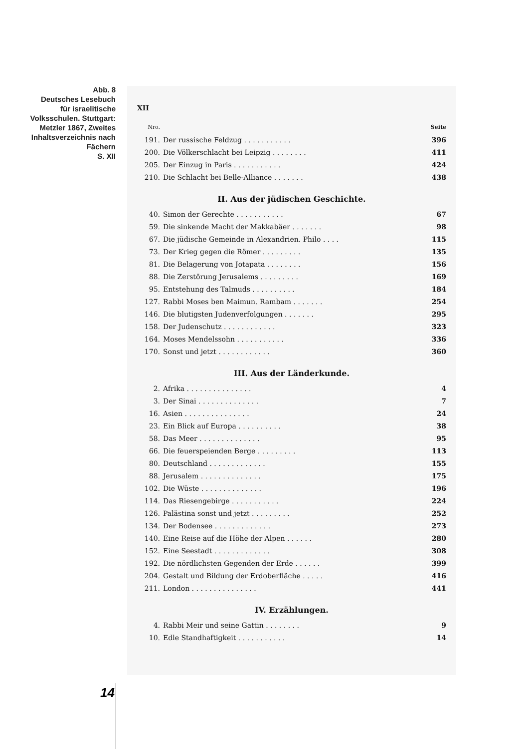Abb. 8
Deutsches Lesebuch für israelitische Volksschulen. Stuttgart: Metzler 1867, Zweites Inhaltsverzeichnis nach Fächern
S. XII
XII
| Nro. | | Seite |
| 191. | Der russische Feldzug . . . . . . . . . . . | 396 |
| 200. | Die Völkerschlacht bei Leipzig . . . . . . . . | 411 |
| 205. | Der Einzug in Paris . . . . . . . . . . . | 424 |
| 210. | Die Schlacht bei Belle-Alliance . . . . . . . | 438 |
II. Aus der jüdischen Geschichte.
| 40. | Simon der Gerechte . . . . . . . . . . . | 67 |
| 59. | Die sinkende Macht der Makkabäer . . . . . . . | 98 |
| 67. | Die jüdische Gemeinde in Alexandrien. Philo . . . . | 115 |
| 73. | Der Krieg gegen die Römer . . . . . . . . . | 135 |
| 81. | Die Belagerung von Jotapata . . . . . . . . | 156 |
| 88. | Die Zerstörung Jerusalems . . . . . . . . . | 169 |
| 95. | Entstehung des Talmuds . . . . . . . . . . | 184 |
| 127. | Rabbi Moses ben Maimun. Rambam . . . . . . . | 254 |
| 146. | Die blutigsten Judenverfolgungen . . . . . . . | 295 |
| 158. | Der Judenschutz . . . . . . . . . . . . | 323 |
| 164. | Moses Mendelssohn . . . . . . . . . . . | 336 |
| 170. | Sonst und jetzt . . . . . . . . . . . . | 360 |
III. Aus der Länderkunde.
| 2. | Afrika . . . . . . . . . . . . . . . | 4 |
| 3. | Der Sinai . . . . . . . . . . . . . . | 7 |
| 16. | Asien . . . . . . . . . . . . . . . | 24 |
| 23. | Ein Blick auf Europa . . . . . . . . . . | 38 |
| 58. | Das Meer . . . . . . . . . . . . . . | 95 |
| 66. | Die feuerspeienden Berge . . . . . . . . . | 113 |
| 80. | Deutschland . . . . . . . . . . . . . | 155 |
| 88. | Jerusalem . . . . . . . . . . . . . . | 175 |
| 102. | Die Wüste . . . . . . . . . . . . . . | 196 |
| 114. | Das Riesengebirge . . . . . . . . . . . | 224 |
| 126. | Palästina sonst und jetzt . . . . . . . . . | 252 |
| 134. | Der Bodensee . . . . . . . . . . . . . | 273 |
| 140. | Eine Reise auf die Höhe der Alpen . . . . . . | 280 |
| 152. | Eine Seestadt . . . . . . . . . . . . . | 308 |
| 192. | Die nördlichsten Gegenden der Erde . . . . . . | 399 |
| 204. | Gestalt und Bildung der Erdoberfläche . . . . . | 416 |
| 211. | London . . . . . . . . . . . . . . . | 441 |
IV. Erzählungen.
| 4. | Rabbi Meir und seine Gattin . . . . . . . . | 9 |
| 10. | Edle Standhaftigkeit . . . . . . . . . . . | 14 |
14